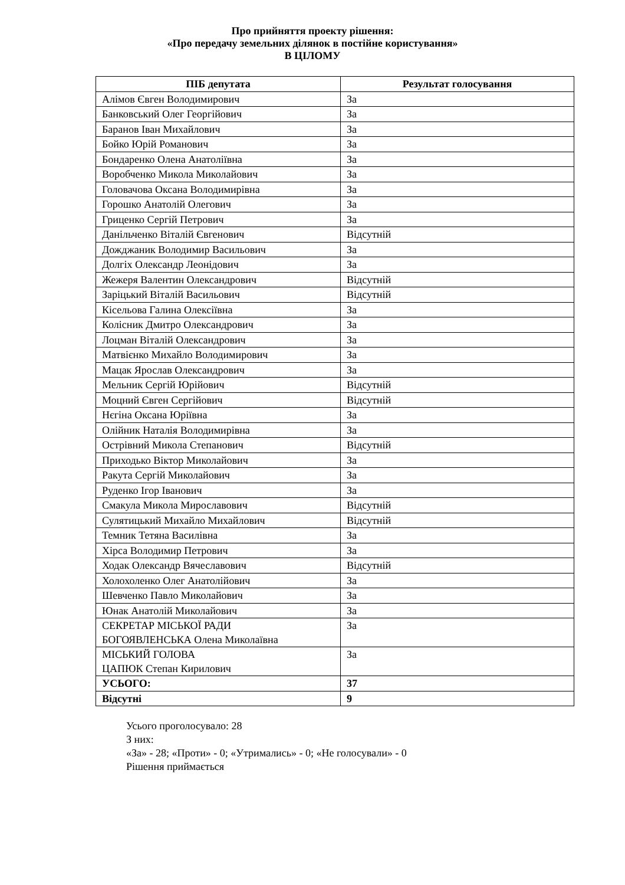Про прийняття проекту рішення:
«Про передачу земельних ділянок в постійне користування»
В ЦІЛОМУ
| ПІБ депутата | Результат голосування |
| --- | --- |
| Алімов Євген Володимирович | За |
| Банковський Олег Георгійович | За |
| Баранов Іван Михайлович | За |
| Бойко Юрій Романович | За |
| Бондаренко Олена Анатоліївна | За |
| Воробченко Микола Миколайович | За |
| Головачова Оксана Володимирівна | За |
| Горошко Анатолій Олегович | За |
| Гриценко Сергій Петрович | За |
| Данільченко Віталій Євгенович | Відсутній |
| Дожджаник Володимир Васильович | За |
| Долгіх Олександр Леонідович | За |
| Жежеря Валентин Олександрович | Відсутній |
| Заріцький Віталій Васильович | Відсутній |
| Кісельова Галина Олексіївна | За |
| Колісник Дмитро Олександрович | За |
| Лоцман Віталій Олександрович | За |
| Матвієнко Михайло Володимирович | За |
| Мацак Ярослав Олександрович | За |
| Мельник Сергій Юрійович | Відсутній |
| Моцний Євген Сергійович | Відсутній |
| Нєгіна Оксана Юріївна | За |
| Олійник Наталія Володимирівна | За |
| Острівний Микола Степанович | Відсутній |
| Приходько Віктор Миколайович | За |
| Ракута Сергій Миколайович | За |
| Руденко Ігор Іванович | За |
| Смакула Микола Мирославович | Відсутній |
| Сулятицький Михайло Михайлович | Відсутній |
| Темник Тетяна Василівна | За |
| Хірса Володимир Петрович | За |
| Ходак Олександр Вячеславович | Відсутній |
| Холохоленко Олег Анатолійович | За |
| Шевченко Павло Миколайович | За |
| Юнак Анатолій Миколайович | За |
| СЕКРЕТАР МІСЬКОЇ РАДИ БОГОЯВЛЕНСЬКА Олена Миколаївна | За |
| МІСЬКИЙ ГОЛОВА ЦАПЮК Степан Кирилович | За |
| УСЬОГО: | 37 |
| Відсутні | 9 |
Усього проголосувало: 28
З них:
«За» - 28; «Проти» - 0; «Утримались» - 0; «Не голосували» - 0
Рішення приймається